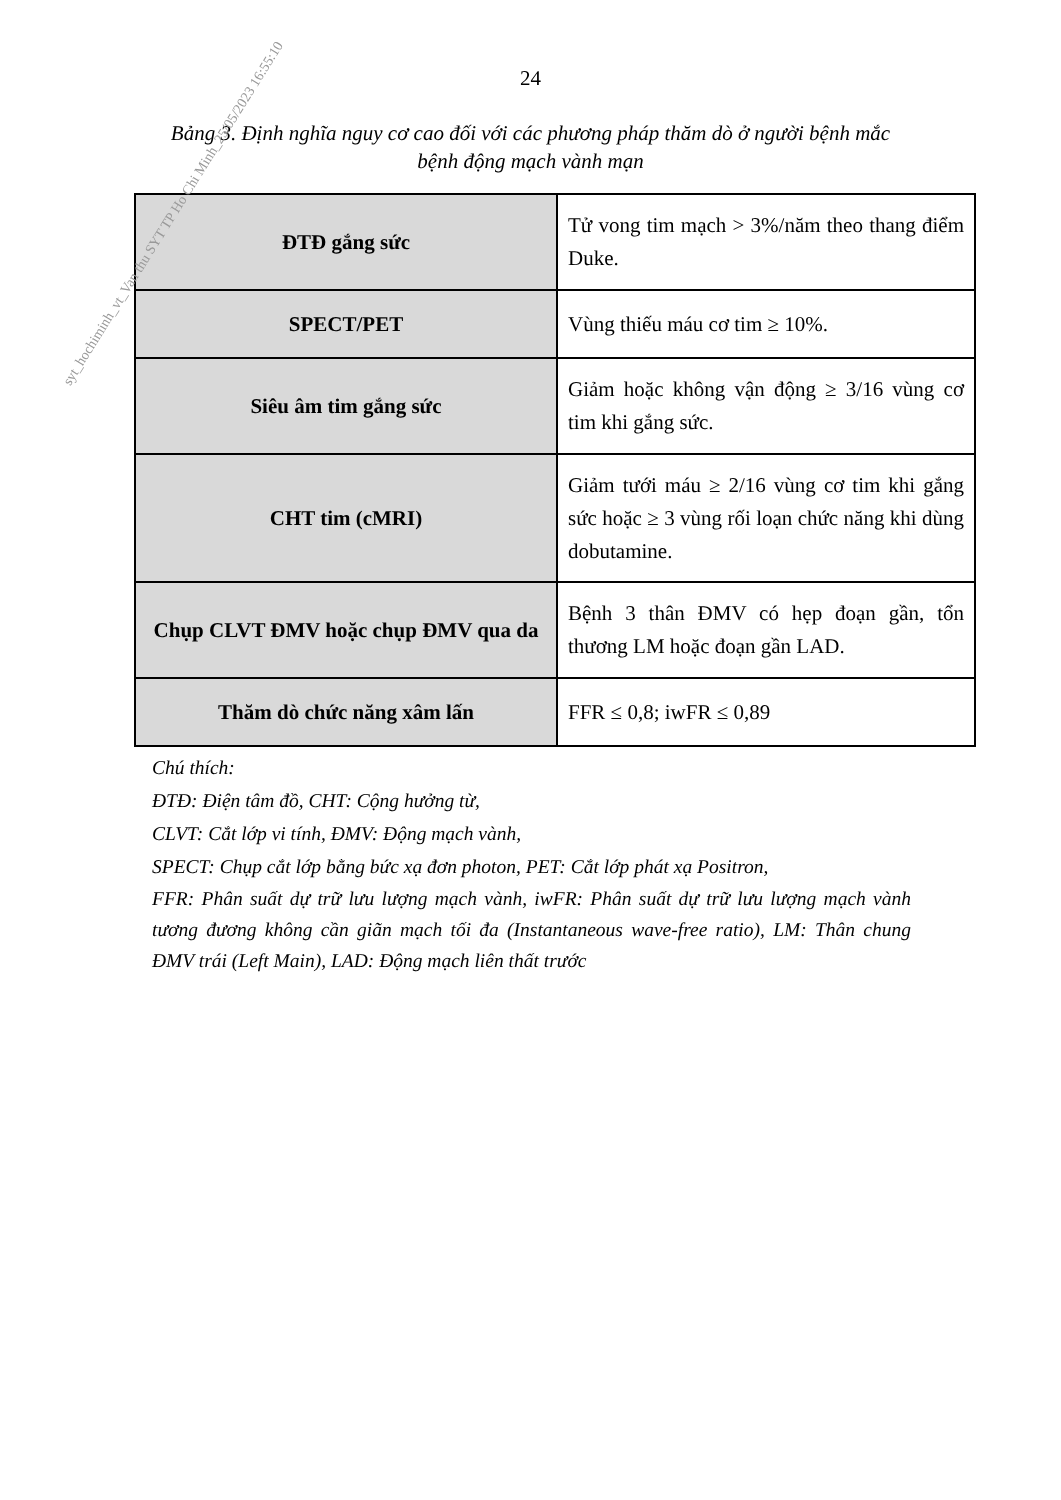24
Bảng 3. Định nghĩa nguy cơ cao đối với các phương pháp thăm dò ở người bệnh mắc bệnh động mạch vành mạn
| ĐTĐ gắng sức | Tử vong tim mạch > 3%/năm theo thang điểm Duke. |
| SPECT/PET | Vùng thiếu máu cơ tim ≥ 10%. |
| Siêu âm tim gắng sức | Giảm hoặc không vận động ≥ 3/16 vùng cơ tim khi gắng sức. |
| CHT tim (cMRI) | Giảm tưới máu ≥ 2/16 vùng cơ tim khi gắng sức hoặc ≥ 3 vùng rối loạn chức năng khi dùng dobutamine. |
| Chụp CLVT ĐMV hoặc chụp ĐMV qua da | Bệnh 3 thân ĐMV có hẹp đoạn gần, tổn thương LM hoặc đoạn gần LAD. |
| Thăm dò chức năng xâm lấn | FFR ≤ 0,8; iwFR ≤ 0,89 |
Chú thích:
ĐTĐ: Điện tâm đồ, CHT: Cộng hưởng từ,
CLVT: Cắt lớp vi tính, ĐMV: Động mạch vành,
SPECT: Chụp cắt lớp bằng bức xạ đơn photon, PET: Cắt lớp phát xạ Positron,
FFR: Phân suất dự trữ lưu lượng mạch vành, iwFR: Phân suất dự trữ lưu lượng mạch vành tương đương không cần giãn mạch tối đa (Instantaneous wave-free ratio), LM: Thân chung ĐMV trái (Left Main), LAD: Động mạch liên thất trước
syt_hochiminh_vt_Van thu SYT TP Ho Chi Minh_25/05/2023 16:55:10